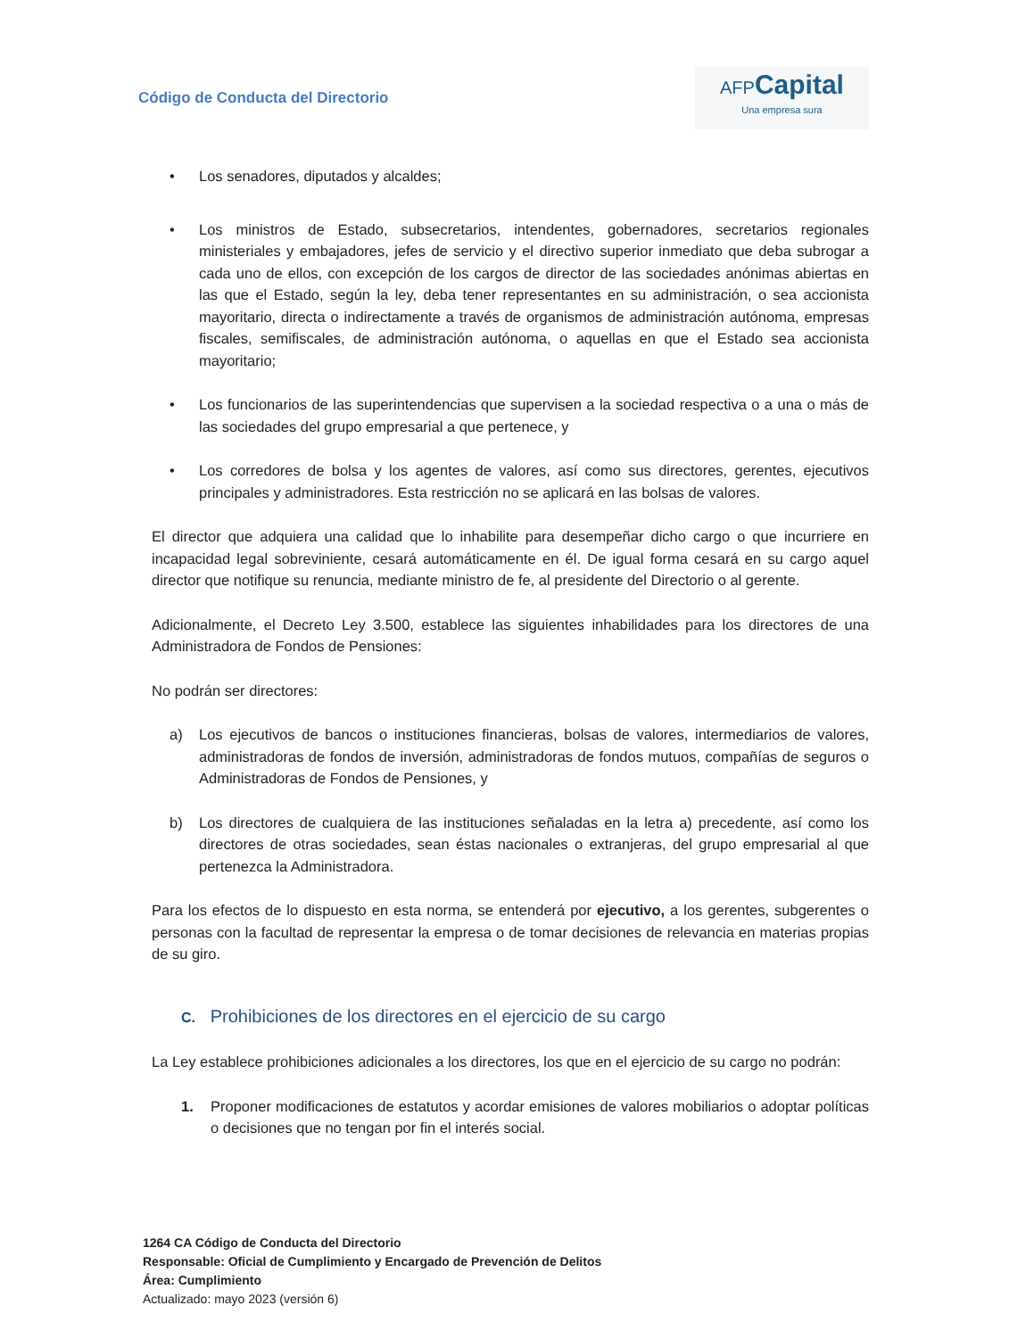Código de Conducta del Directorio
AFPCapital
Una empresa sura
• Los senadores, diputados y alcaldes;
• Los ministros de Estado, subsecretarios, intendentes, gobernadores, secretarios regionales ministeriales y embajadores, jefes de servicio y el directivo superior inmediato que deba subrogar a cada uno de ellos, con excepción de los cargos de director de las sociedades anónimas abiertas en las que el Estado, según la ley, deba tener representantes en su administración, o sea accionista mayoritario, directa o indirectamente a través de organismos de administración autónoma, empresas fiscales, semifiscales, de administración autónoma, o aquellas en que el Estado sea accionista mayoritario;
• Los funcionarios de las superintendencias que supervisen a la sociedad respectiva o a una o más de las sociedades del grupo empresarial a que pertenece, y
• Los corredores de bolsa y los agentes de valores, así como sus directores, gerentes, ejecutivos principales y administradores. Esta restricción no se aplicará en las bolsas de valores.
El director que adquiera una calidad que lo inhabilite para desempeñar dicho cargo o que incurriere en incapacidad legal sobreviniente, cesará automáticamente en él. De igual forma cesará en su cargo aquel director que notifique su renuncia, mediante ministro de fe, al presidente del Directorio o al gerente.
Adicionalmente, el Decreto Ley 3.500, establece las siguientes inhabilidades para los directores de una Administradora de Fondos de Pensiones:
No podrán ser directores:
a) Los ejecutivos de bancos o instituciones financieras, bolsas de valores, intermediarios de valores, administradoras de fondos de inversión, administradoras de fondos mutuos, compañías de seguros o Administradoras de Fondos de Pensiones, y
b) Los directores de cualquiera de las instituciones señaladas en la letra a) precedente, así como los directores de otras sociedades, sean éstas nacionales o extranjeras, del grupo empresarial al que pertenezca la Administradora.
Para los efectos de lo dispuesto en esta norma, se entenderá por ejecutivo, a los gerentes, subgerentes o personas con la facultad de representar la empresa o de tomar decisiones de relevancia en materias propias de su giro.
C. Prohibiciones de los directores en el ejercicio de su cargo
La Ley establece prohibiciones adicionales a los directores, los que en el ejercicio de su cargo no podrán:
1. Proponer modificaciones de estatutos y acordar emisiones de valores mobiliarios o adoptar políticas o decisiones que no tengan por fin el interés social.
1264 CA Código de Conducta del Directorio
Responsable: Oficial de Cumplimiento y Encargado de Prevención de Delitos
Área: Cumplimiento
Actualizado: mayo 2023 (versión 6)